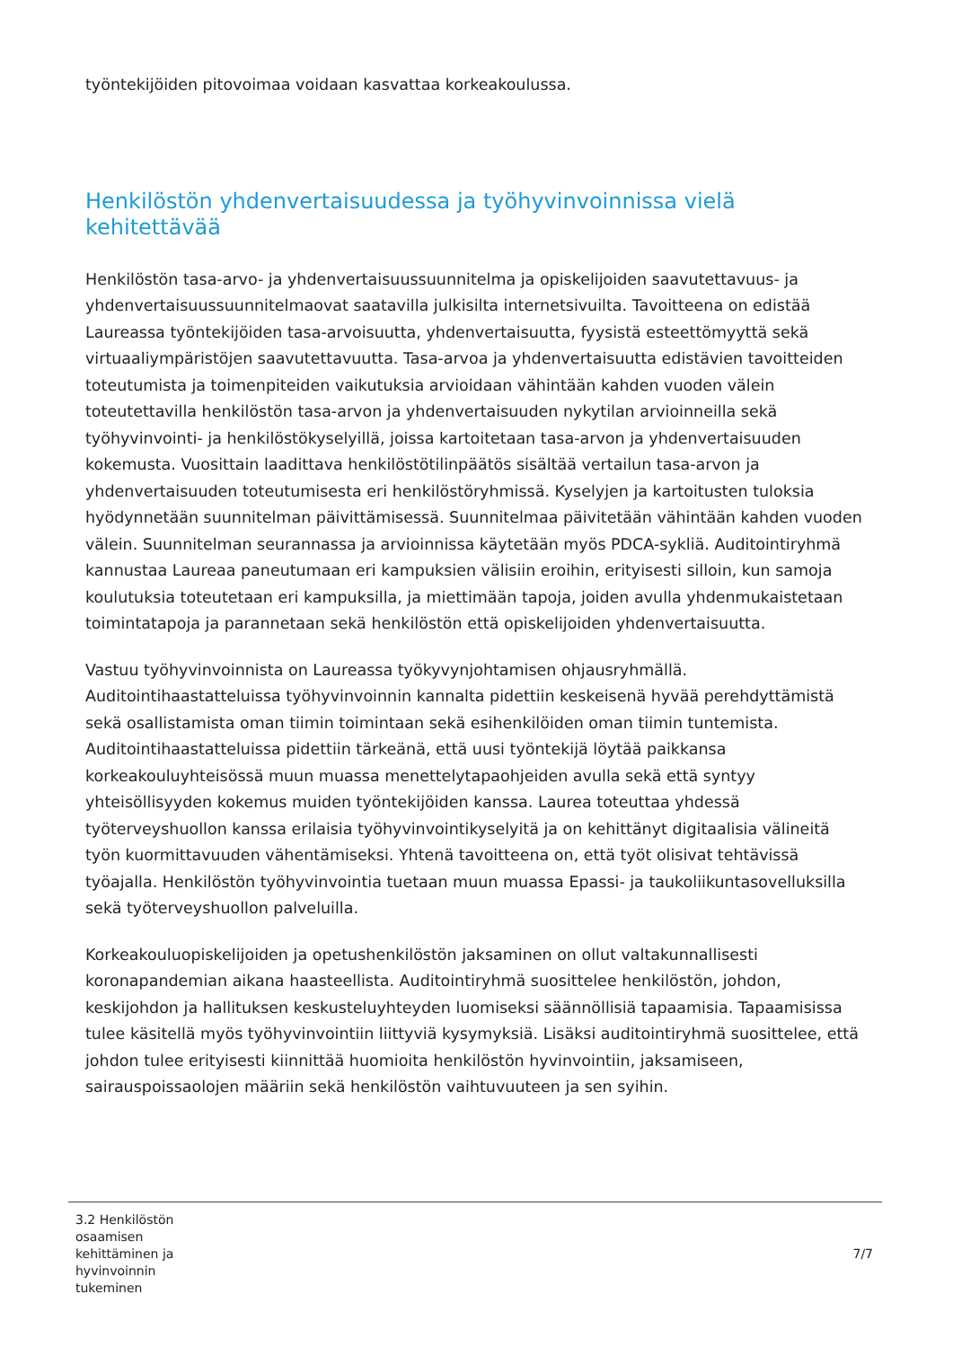työntekijöiden pitovoimaa voidaan kasvattaa korkeakoulussa.
Henkilöstön yhdenvertaisuudessa ja työhyvinvoinnissa vielä kehitettävää
Henkilöstön tasa-arvo- ja yhdenvertaisuussuunnitelma ja opiskelijoiden saavutettavuus- ja yhdenvertaisuussuunnitelmaovat saatavilla julkisilta internetsivuilta. Tavoitteena on edistää Laureassa työntekijöiden tasa-arvoisuutta, yhdenvertaisuutta, fyysistä esteettömyyttä sekä virtuaaliympäristöjen saavutettavuutta. Tasa-arvoa ja yhdenvertaisuutta edistävien tavoitteiden toteutumista ja toimenpiteiden vaikutuksia arvioidaan vähintään kahden vuoden välein toteutettavilla henkilöstön tasa-arvon ja yhdenvertaisuuden nykytilan arvioinneilla sekä työhyvinvointi- ja henkilöstökyselyillä, joissa kartoitetaan tasa-arvon ja yhdenvertaisuuden kokemusta. Vuosittain laadittava henkilöstötilinpäätös sisältää vertailun tasa-arvon ja yhdenvertaisuuden toteutumisesta eri henkilöstöryhmissä. Kyselyjen ja kartoitusten tuloksia hyödynnetään suunnitelman päivittämisessä. Suunnitelmaa päivitetään vähintään kahden vuoden välein. Suunnitelman seurannassa ja arvioinnissa käytetään myös PDCA-sykliä. Auditointiryhmä kannustaa Laureaa paneutumaan eri kampuksien välisiin eroihin, erityisesti silloin, kun samoja koulutuksia toteutetaan eri kampuksilla, ja miettimään tapoja, joiden avulla yhdenmukaistetaan toimintatapoja ja parannetaan sekä henkilöstön että opiskelijoiden yhdenvertaisuutta.
Vastuu työhyvinvoinnista on Laureassa työkyvynjohtamisen ohjausryhmällä. Auditointihaastatteluissa työhyvinvoinnin kannalta pidettiin keskeisenä hyvää perehdyttämistä sekä osallistamista oman tiimin toimintaan sekä esihenkilöiden oman tiimin tuntemista. Auditointihaastatteluissa pidettiin tärkeänä, että uusi työntekijä löytää paikkansa korkeakouluyhteisössä muun muassa menettelytapaohjeiden avulla sekä että syntyy yhteisöllisyyden kokemus muiden työntekijöiden kanssa. Laurea toteuttaa yhdessä työterveyshuollon kanssa erilaisia työhyvinvointikyselyitä ja on kehittänyt digitaalisia välineitä työn kuormittavuuden vähentämiseksi. Yhtenä tavoitteena on, että työt olisivat tehtävissä työajalla. Henkilöstön työhyvinvointia tuetaan muun muassa Epassi- ja taukoliikuntasovelluksilla sekä työterveyshuollon palveluilla.
Korkeakouluopiskelijoiden ja opetushenkilöstön jaksaminen on ollut valtakunnallisesti koronapandemian aikana haasteellista. Auditointiryhmä suosittelee henkilöstön, johdon, keskijohdon ja hallituksen keskusteluyhteyden luomiseksi säännöllisiä tapaamisia. Tapaamisissa tulee käsitellä myös työhyvinvointiin liittyviä kysymyksiä. Lisäksi auditointiryhmä suosittelee, että johdon tulee erityisesti kiinnittää huomioita henkilöstön hyvinvointiin, jaksamiseen, sairauspoissaolojen määriin sekä henkilöstön vaihtuvuuteen ja sen syihin.
3.2 Henkilöstön osaamisen kehittäminen ja hyvinvoinnin tukeminen
7/7